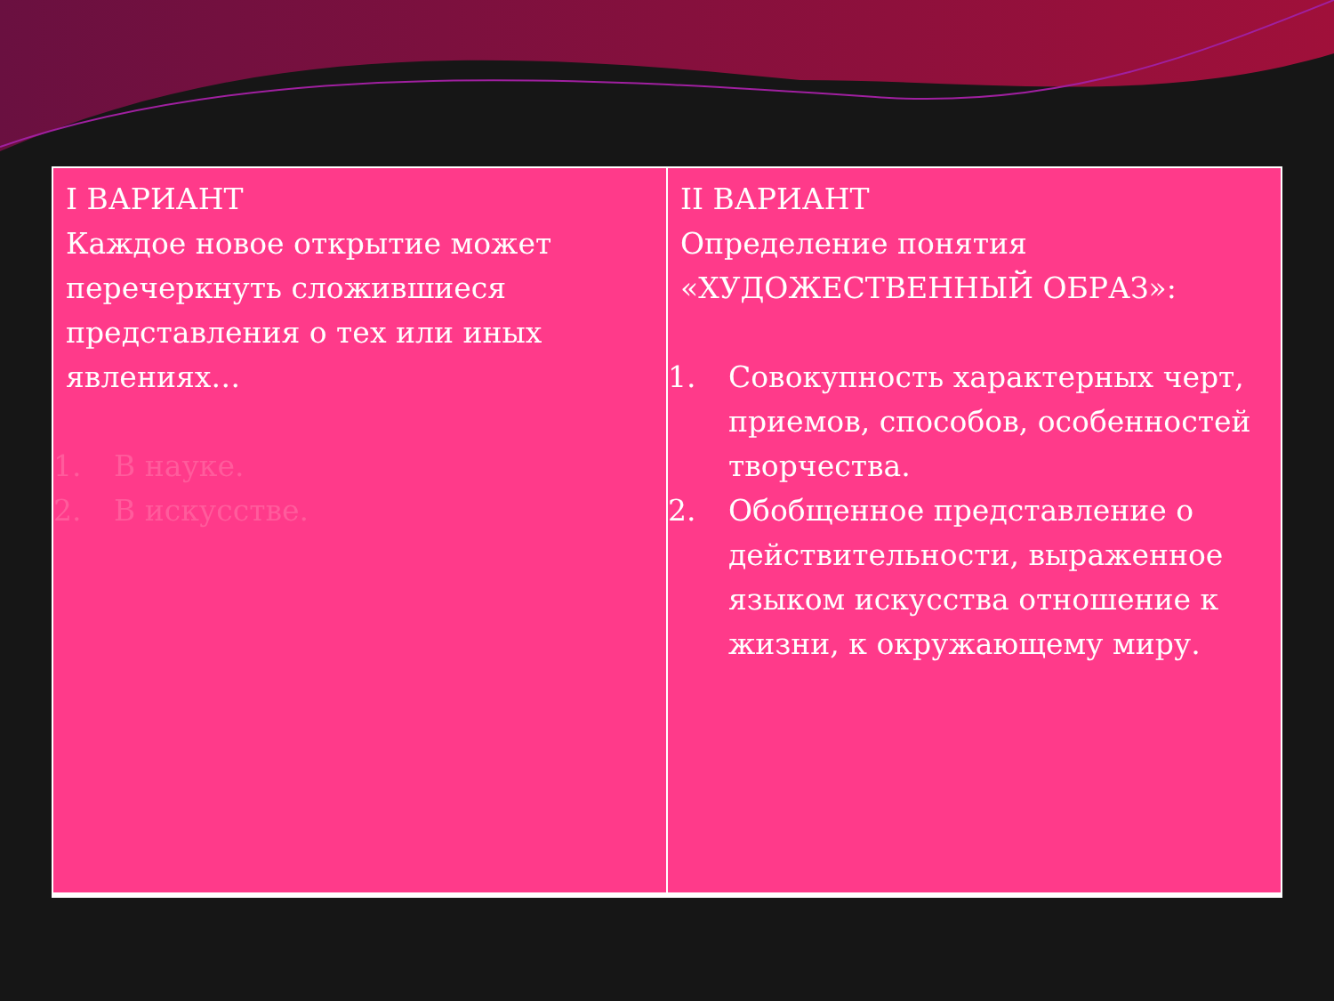| I ВАРИАНТ Каждое новое открытие может перечеркнуть сложившиеся представления о тех или иных явлениях… 1. В науке. 2. В искусстве. | II ВАРИАНТ Определение понятия «ХУДОЖЕСТВЕННЫЙ ОБРАЗ»: 1. Совокупность характерных черт, приемов, способов, особенностей творчества. 2. Обобщенное представление о действительности, выраженное языком искусства отношение к жизни, к окружающему миру. |